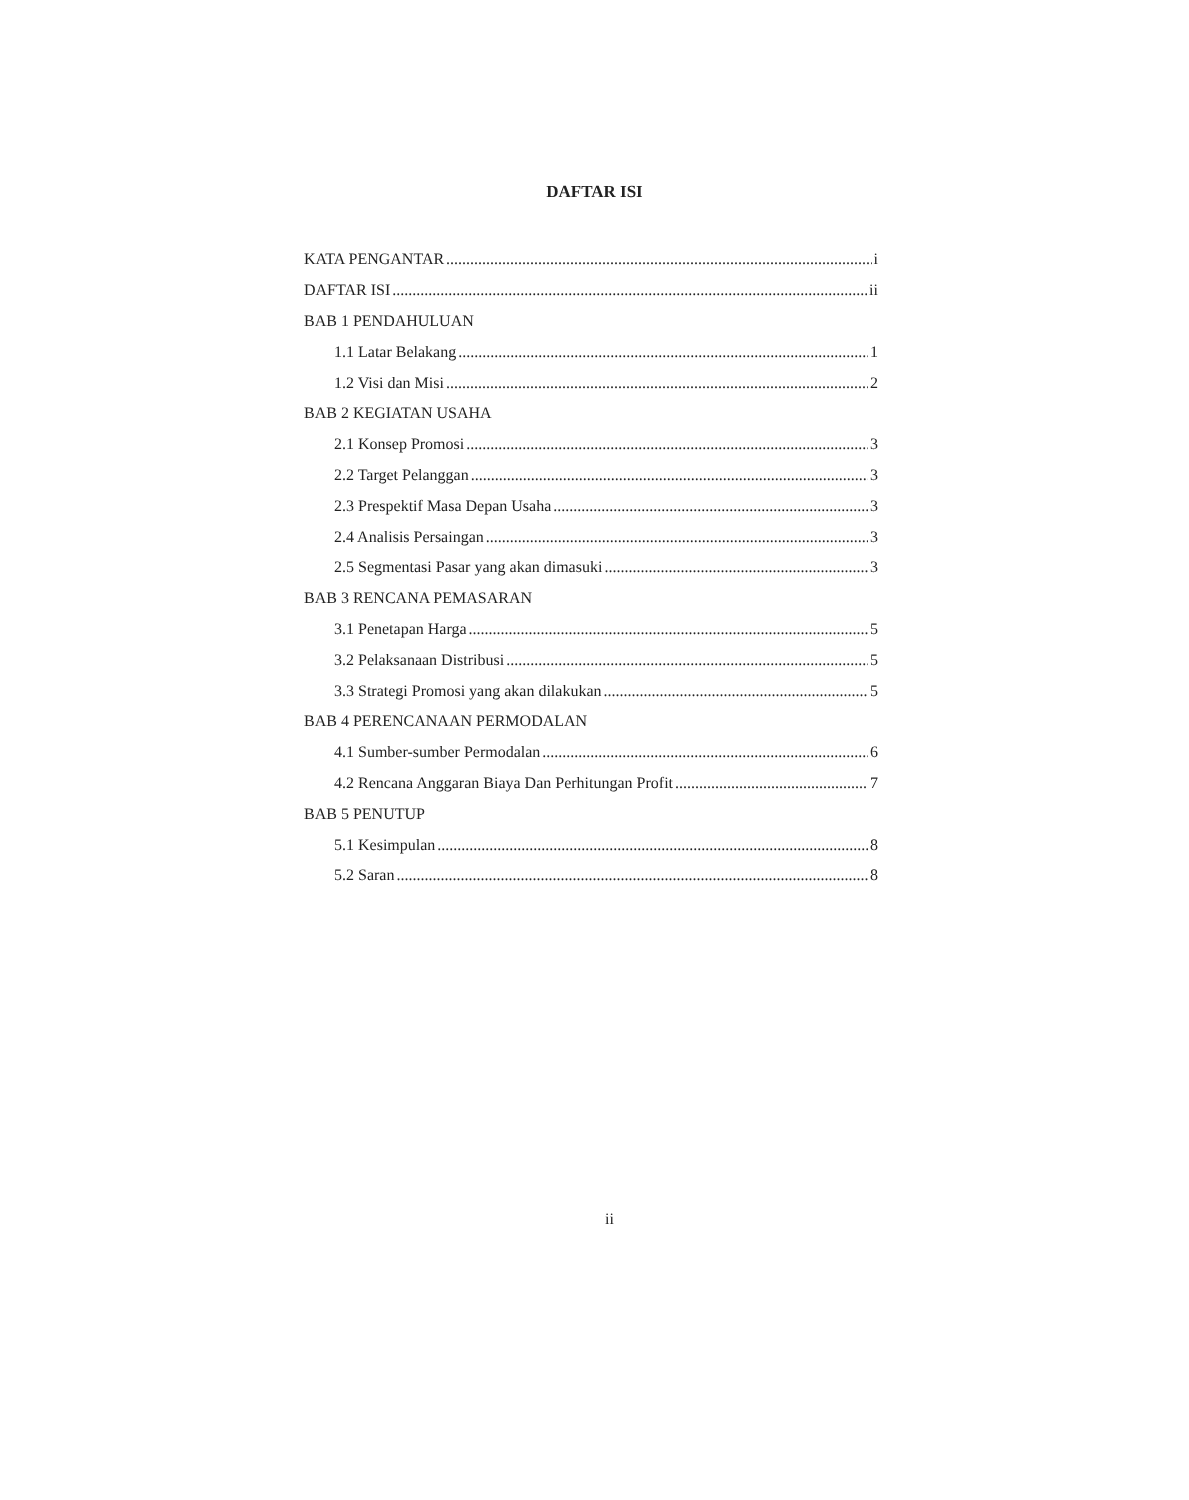DAFTAR ISI
KATA PENGANTAR i
DAFTAR ISI ii
BAB 1 PENDAHULUAN
1.1 Latar Belakang 1
1.2 Visi dan Misi 2
BAB 2 KEGIATAN USAHA
2.1 Konsep Promosi 3
2.2 Target Pelanggan 3
2.3 Prespektif Masa Depan Usaha 3
2.4 Analisis Persaingan 3
2.5 Segmentasi Pasar yang akan dimasuki 3
BAB 3 RENCANA PEMASARAN
3.1 Penetapan Harga 5
3.2 Pelaksanaan Distribusi 5
3.3 Strategi Promosi yang akan dilakukan 5
BAB 4 PERENCANAAN PERMODALAN
4.1 Sumber-sumber Permodalan 6
4.2 Rencana Anggaran Biaya Dan Perhitungan Profit 7
BAB 5 PENUTUP
5.1 Kesimpulan 8
5.2 Saran 8
ii